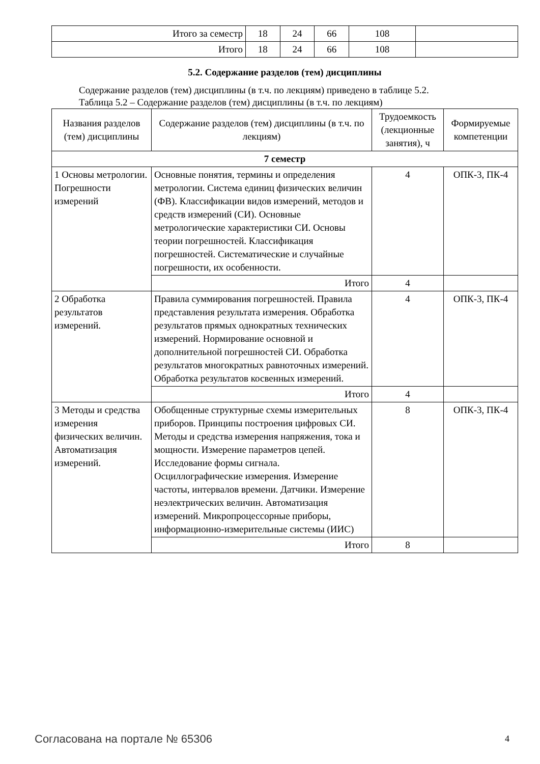| Итого за семестр | 18 | 24 | 66 | 108 | |
| Итого | 18 | 24 | 66 | 108 | |
5.2. Содержание разделов (тем) дисциплины
Содержание разделов (тем) дисциплины (в т.ч. по лекциям) приведено в таблице 5.2.
Таблица 5.2 – Содержание разделов (тем) дисциплины (в т.ч. по лекциям)
| Названия разделов (тем) дисциплины | Содержание разделов (тем) дисциплины (в т.ч. по лекциям) | Трудоемкость (лекционные занятия), ч | Формируемые компетенции |
| --- | --- | --- | --- |
| 7 семестр | | | |
| 1 Основы метрологии. Погрешности измерений | Основные понятия, термины и определения метрологии. Система единиц физических величин (ФВ). Классификации видов измерений, методов и средств измерений (СИ). Основные метрологические характеристики СИ. Основы теории погрешностей. Классификация погрешностей. Систематические и случайные погрешности, их особенности. | 4 | ОПК-3, ПК-4 |
| | Итого | 4 | |
| 2 Обработка результатов измерений. | Правила суммирования погрешностей. Правила представления результата измерения. Обработка результатов прямых однократных технических измерений. Нормирование основной и дополнительной погрешностей СИ. Обработка результатов многократных равноточных измерений. Обработка результатов косвенных измерений. | 4 | ОПК-3, ПК-4 |
| | Итого | 4 | |
| 3 Методы и средства измерения физических величин. Автоматизация измерений. | Обобщенные структурные схемы измерительных приборов. Принципы построения цифровых СИ. Методы и средства измерения напряжения, тока и мощности. Измерение параметров цепей. Исследование формы сигнала. Осциллографические измерения. Измерение частоты, интервалов времени. Датчики. Измерение неэлектрических величин. Автоматизация измерений. Микропроцессорные приборы, информационно-измерительные системы (ИИС) | 8 | ОПК-3, ПК-4 |
| | Итого | 8 | |
Согласована на портале № 65306 4